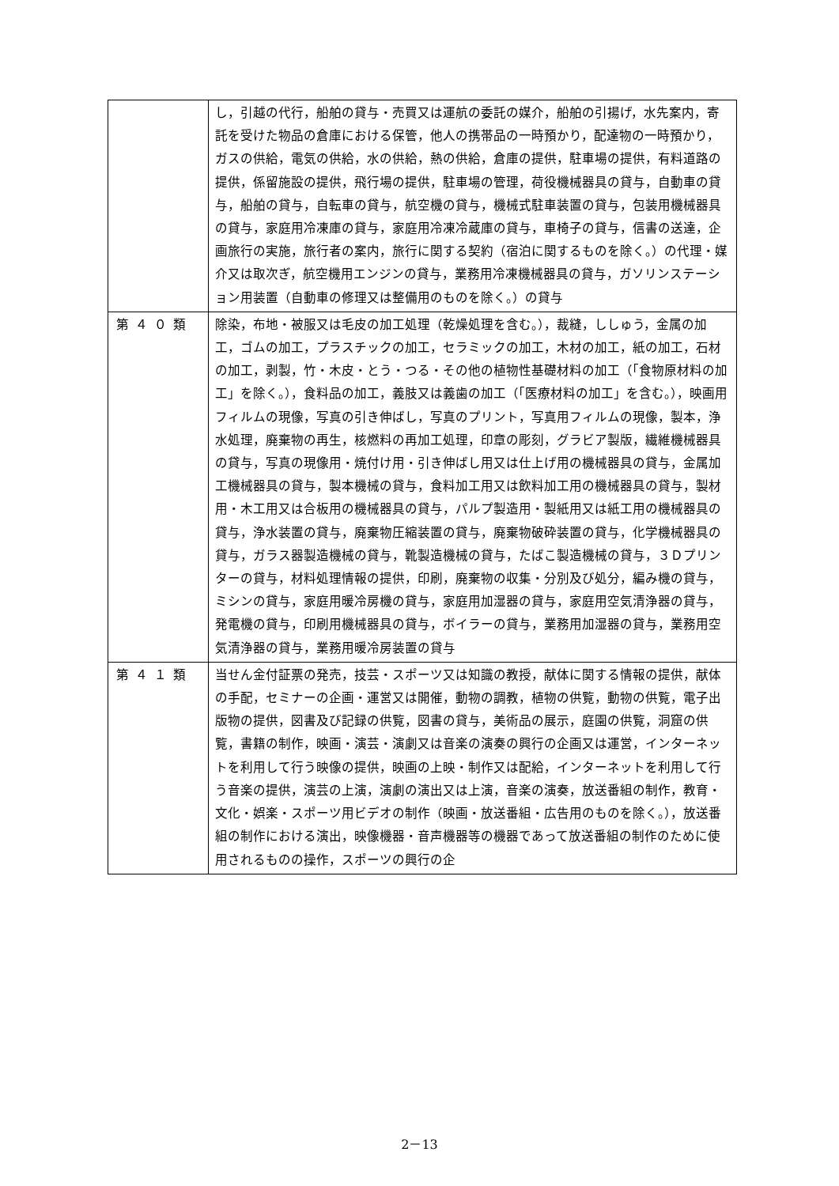| | し，引越の代行，船舶の貸与・売買又は運航の委託の媒介，船舶の引揚げ，水先案内，寄託を受けた物品の倉庫における保管，他人の携帯品の一時預かり，配達物の一時預かり，ガスの供給，電気の供給，水の供給，熱の供給，倉庫の提供，駐車場の提供，有料道路の提供，係留施設の提供，飛行場の提供，駐車場の管理，荷役機械器具の貸与，自動車の貸与，船舶の貸与，自転車の貸与，航空機の貸与，機械式駐車装置の貸与，包装用機械器具の貸与，家庭用冷凍庫の貸与，家庭用冷凍冷蔵庫の貸与，車椅子の貸与，信書の送達，企画旅行の実施，旅行者の案内，旅行に関する契約（宿泊に関するものを除く。）の代理・媒介又は取次ぎ，航空機用エンジンの貸与，業務用冷凍機械器具の貸与，ガソリンステーション用装置（自動車の修理又は整備用のものを除く。）の貸与 |
| 第４０類 | 除染，布地・被服又は毛皮の加工処理（乾燥処理を含む。），裁縫，ししゅう，金属の加工，ゴムの加工，プラスチックの加工，セラミックの加工，木材の加工，紙の加工，石材の加工，剥製，竹・木皮・とう・つる・その他の植物性基礎材料の加工（「食物原材料の加工」を除く。），食料品の加工，義肢又は義歯の加工（「医療材料の加工」を含む。），映画用フィルムの現像，写真の引き伸ばし，写真のプリント，写真用フィルムの現像，製本，浄水処理，廃棄物の再生，核燃料の再加工処理，印章の彫刻，グラビア製版，繊維機械器具の貸与，写真の現像用・焼付け用・引き伸ばし用又は仕上げ用の機械器具の貸与，金属加工機械器具の貸与，製本機械の貸与，食料加工用又は飲料加工用の機械器具の貸与，製材用・木工用又は合板用の機械器具の貸与，パルプ製造用・製紙用又は紙工用の機械器具の貸与，浄水装置の貸与，廃棄物圧縮装置の貸与，廃棄物破砕装置の貸与，化学機械器具の貸与，ガラス器製造機械の貸与，靴製造機械の貸与，たばこ製造機械の貸与，３Ｄプリンターの貸与，材料処理情報の提供，印刷，廃棄物の収集・分別及び処分，編み機の貸与，ミシンの貸与，家庭用暖冷房機の貸与，家庭用加湿器の貸与，家庭用空気清浄器の貸与，発電機の貸与，印刷用機械器具の貸与，ボイラーの貸与，業務用加湿器の貸与，業務用空気清浄器の貸与，業務用暖冷房装置の貸与 |
| 第４１類 | 当せん金付証票の発売，技芸・スポーツ又は知識の教授，献体に関する情報の提供，献体の手配，セミナーの企画・運営又は開催，動物の調教，植物の供覧，動物の供覧，電子出版物の提供，図書及び記録の供覧，図書の貸与，美術品の展示，庭園の供覧，洞窟の供覧，書籍の制作，映画・演芸・演劇又は音楽の演奏の興行の企画又は運営，インターネットを利用して行う映像の提供，映画の上映・制作又は配給，インターネットを利用して行う音楽の提供，演芸の上演，演劇の演出又は上演，音楽の演奏，放送番組の制作，教育・文化・娯楽・スポーツ用ビデオの制作（映画・放送番組・広告用のものを除く。），放送番組の制作における演出，映像機器・音声機器等の機器であって放送番組の制作のために使用されるものの操作，スポーツの興行の企 |
2－13